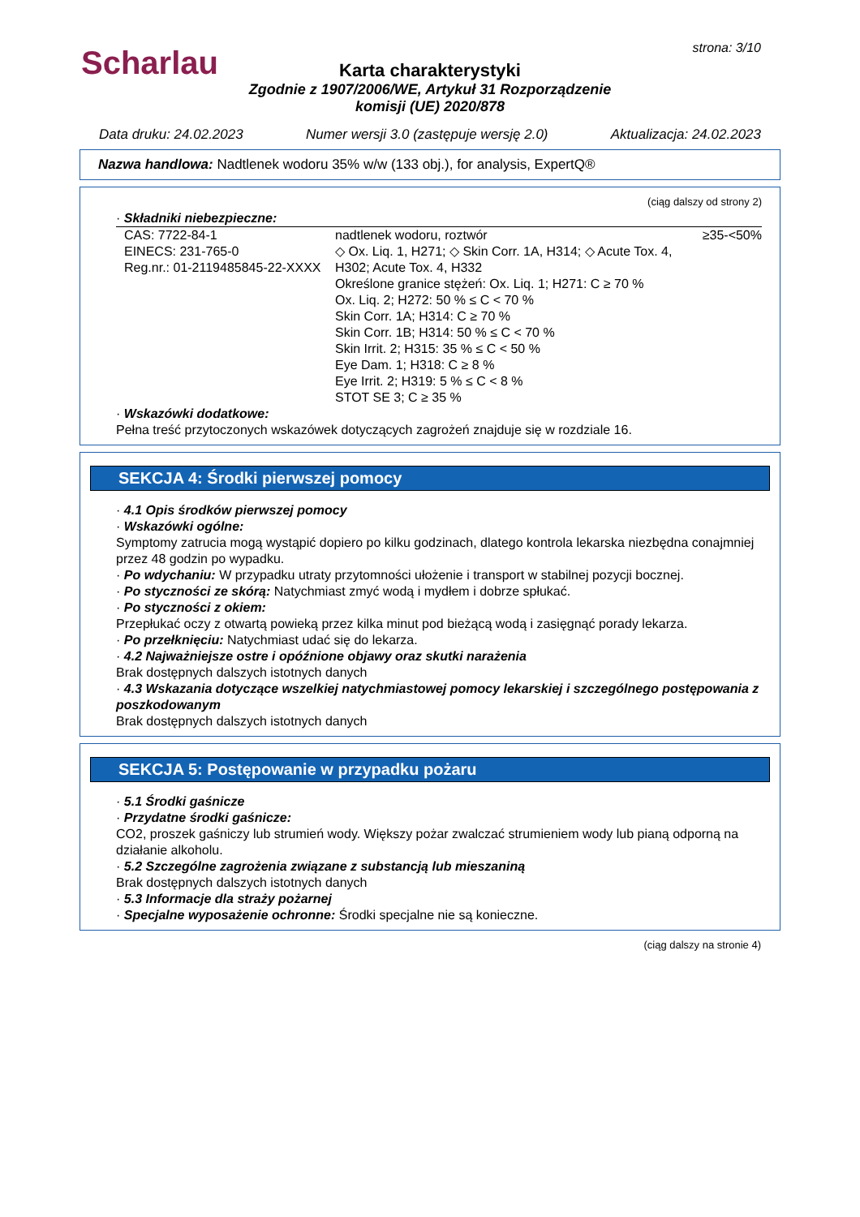Scharlau
strona: 3/10
Karta charakterystyki
Zgodnie z 1907/2006/WE, Artykuł 31 Rozporządzenie
komisji (UE) 2020/878
Data druku: 24.02.2023 Numer wersji 3.0 (zastępuje wersję 2.0) Aktualizacja: 24.02.2023
Nazwa handlowa: Nadtlenek wodoru 35% w/w (133 obj.), for analysis, ExpertQ®
(ciąg dalszy od strony 2)
· Składniki niebezpieczne:
| CAS: 7722-84-1 EINECS: 231-765-0 Reg.nr.: 01-2119485845-22-XXXX | nadtlenek wodoru, roztwór ◇ Ox. Liq. 1, H271; ◇ Skin Corr. 1A, H314; ◇ Acute Tox. 4, H302; Acute Tox. 4, H332 Określone granice stężeń: Ox. Liq. 1; H271: C ≥ 70 % Ox. Liq. 2; H272: 50 % ≤ C < 70 % Skin Corr. 1A; H314: C ≥ 70 % Skin Corr. 1B; H314: 50 % ≤ C < 70 % Skin Irrit. 2; H315: 35 % ≤ C < 50 % Eye Dam. 1; H318: C ≥ 8 % Eye Irrit. 2; H319: 5 % ≤ C < 8 % STOT SE 3; C ≥ 35 % | ≥35-<50% |
· Wskazówki dodatkowe:
Pełna treść przytoczonych wskazówek dotyczących zagrożeń znajduje się w rozdziale 16.
SEKCJA 4: Środki pierwszej pomocy
· 4.1 Opis środków pierwszej pomocy
· Wskazówki ogólne:
Symptomy zatrucia mogą wystąpić dopiero po kilku godzinach, dlatego kontrola lekarska niezbędna conajmniej przez 48 godzin po wypadku.
· Po wdychaniu: W przypadku utraty przytomności ułożenie i transport w stabilnej pozycji bocznej.
· Po styczności ze skórą: Natychmiast zmyć wodą i mydłem i dobrze spłukać.
· Po styczności z okiem:
Przepłukać oczy z otwartą powieką przez kilka minut pod bieżącą wodą i zasięgnąć porady lekarza.
· Po przełknięciu: Natychmiast udać się do lekarza.
· 4.2 Najważniejsze ostre i opóźnione objawy oraz skutki narażenia
Brak dostępnych dalszych istotnych danych
· 4.3 Wskazania dotyczące wszelkiej natychmiastowej pomocy lekarskiej i szczególnego postępowania z poszkodowanym
Brak dostępnych dalszych istotnych danych
SEKCJA 5: Postępowanie w przypadku pożaru
· 5.1 Środki gaśnicze
· Przydatne środki gaśnicze:
CO2, proszek gaśniczy lub strumień wody. Większy pożar zwalczać strumieniem wody lub pianą odporną na działanie alkoholu.
· 5.2 Szczególne zagrożenia związane z substancją lub mieszaniną
Brak dostępnych dalszych istotnych danych
· 5.3 Informacje dla straży pożarnej
· Specjalne wyposażenie ochronne: Środki specjalne nie są konieczne.
(ciąg dalszy na stronie 4)